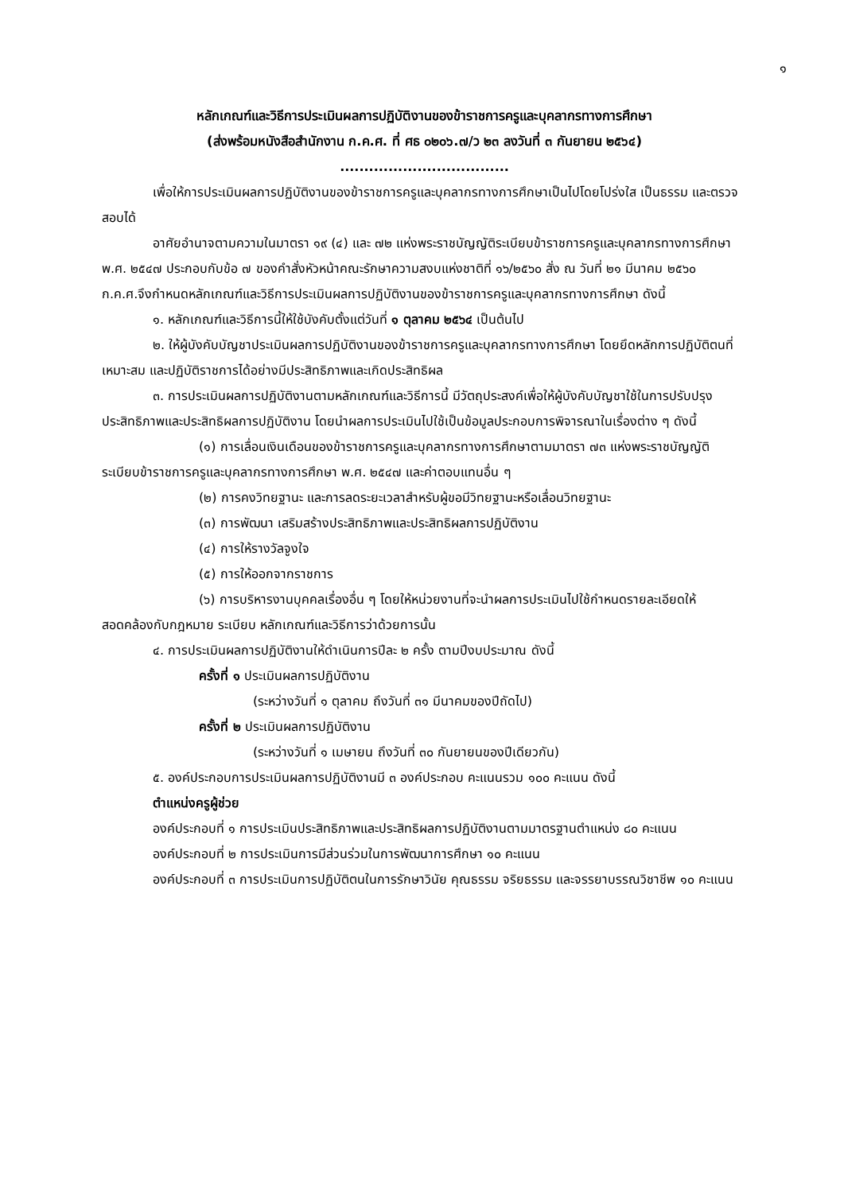๑
หลักเกณฑ์และวิธีการประเมินผลการปฏิบัติงานของข้าราชการครูและบุคลากรทางการศึกษา
(ส่งพร้อมหนังสือสำนักงาน ก.ค.ศ. ที่ ศธ ๐๒๐๖.๗/ว ๒๓ ลงวันที่ ๓ กันยายน ๒๕๖๔)
...................................
เพื่อให้การประเมินผลการปฏิบัติงานของข้าราชการครูและบุคลากรทางการศึกษาเป็นไปโดยโปร่งใส เป็นธรรม และตรวจสอบได้
อาศัยอำนาจตามความในมาตรา ๑๙ (๔) และ ๗๒ แห่งพระราชบัญญัติระเบียบข้าราชการครูและบุคลากรทางการศึกษา พ.ศ. ๒๕๔๗ ประกอบกับข้อ ๗ ของคำสั่งหัวหน้าคณะรักษาความสงบแห่งชาติที่ ๑๖/๒๕๖๐ สั่ง ณ วันที่ ๒๑ มีนาคม ๒๕๖๐ ก.ค.ศ.จึงกำหนดหลักเกณฑ์และวิธีการประเมินผลการปฏิบัติงานของข้าราชการครูและบุคลากรทางการศึกษา ดังนี้
๑. หลักเกณฑ์และวิธีการนี้ให้ใช้บังคับตั้งแต่วันที่ ๑ ตุลาคม ๒๕๖๔ เป็นต้นไป
๒. ให้ผู้บังคับบัญชาประเมินผลการปฏิบัติงานของข้าราชการครูและบุคลากรทางการศึกษา โดยยึดหลักการปฏิบัติตนที่เหมาะสม และปฏิบัติราชการได้อย่างมีประสิทธิภาพและเกิดประสิทธิผล
๓. การประเมินผลการปฏิบัติงานตามหลักเกณฑ์และวิธีการนี้ มีวัตถุประสงค์เพื่อให้ผู้บังคับบัญชาใช้ในการปรับปรุงประสิทธิภาพและประสิทธิผลการปฏิบัติงาน โดยนำผลการประเมินไปใช้เป็นข้อมูลประกอบการพิจารณาในเรื่องต่าง ๆ ดังนี้
(๑) การเลื่อนเงินเดือนของข้าราชการครูและบุคลากรทางการศึกษาตามมาตรา ๗๓ แห่งพระราชบัญญัติระเบียบข้าราชการครูและบุคลากรทางการศึกษา พ.ศ. ๒๕๔๗ และค่าตอบแทนอื่น ๆ
(๒) การคงวิทยฐานะ และการลดระยะเวลาสำหรับผู้ขอมีวิทยฐานะหรือเลื่อนวิทยฐานะ
(๓) การพัฒนา เสริมสร้างประสิทธิภาพและประสิทธิผลการปฏิบัติงาน
(๔) การให้รางวัลจูงใจ
(๕) การให้ออกจากราชการ
(๖) การบริหารงานบุคคลเรื่องอื่น ๆ โดยให้หน่วยงานที่จะนำผลการประเมินไปใช้กำหนดรายละเอียดให้สอดคล้องกับกฎหมาย ระเบียบ หลักเกณฑ์และวิธีการว่าด้วยการนั้น
๔. การประเมินผลการปฏิบัติงานให้ดำเนินการปีละ ๒ ครั้ง ตามปีงบประมาณ ดังนี้
ครั้งที่ ๑ ประเมินผลการปฏิบัติงาน
(ระหว่างวันที่ ๑ ตุลาคม ถึงวันที่ ๓๑ มีนาคมของปีถัดไป)
ครั้งที่ ๒ ประเมินผลการปฏิบัติงาน
(ระหว่างวันที่ ๑ เมษายน ถึงวันที่ ๓๐ กันยายนของปีเดียวกัน)
๕. องค์ประกอบการประเมินผลการปฏิบัติงานมี ๓ องค์ประกอบ คะแนนรวม ๑๐๐ คะแนน ดังนี้
ตำแหน่งครูผู้ช่วย
องค์ประกอบที่ ๑ การประเมินประสิทธิภาพและประสิทธิผลการปฏิบัติงานตามมาตรฐานตำแหน่ง ๘๐ คะแนน
องค์ประกอบที่ ๒ การประเมินการมีส่วนร่วมในการพัฒนาการศึกษา ๑๐ คะแนน
องค์ประกอบที่ ๓ การประเมินการปฏิบัติตนในการรักษาวินัย คุณธรรม จริยธรรม และจรรยาบรรณวิชาชีพ ๑๐ คะแนน